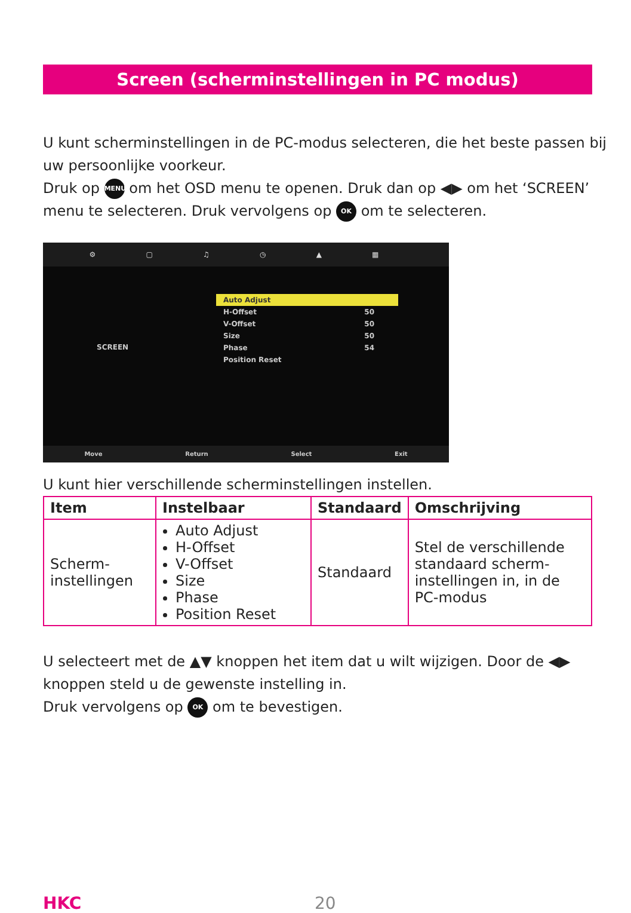Screen (scherminstellingen in PC modus)
U kunt scherminstellingen in de PC-modus selecteren, die het beste passen bij uw persoonlijke voorkeur.
Druk op MENU om het OSD menu te openen. Druk dan op ◀▶ om het ‘SCREEN’ menu te selecteren. Druk vervolgens op OK om te selecteren.
⚙ ▢ ♫ ◷ ▲ ▦
SCREEN
Auto Adjust
H-Offset 50
V-Offset 50
Size 50
Phase 54
Position Reset
Move Return Select Exit
U kunt hier verschillende scherminstellingen instellen.
| Item | Instelbaar | Standaard | Omschrijving |
| --- | --- | --- | --- |
| Scherm- instellingen | Auto Adjust H-Offset V-Offset Size Phase Position Reset | Standaard | Stel de verschillende standaard scherm-instellingen in, in de PC-modus |
U selecteert met de ▲▼ knoppen het item dat u wilt wijzigen. Door de ◀▶ knoppen steld u de gewenste instelling in.
Druk vervolgens op OK om te bevestigen.
HKC 20